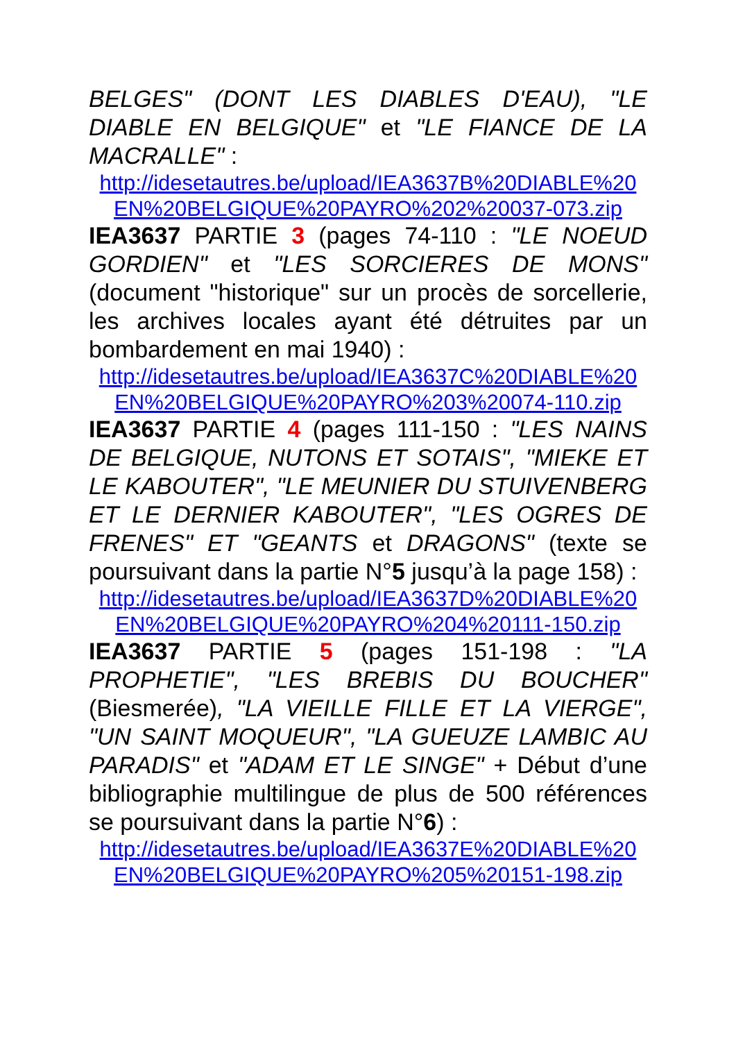BELGES" (DONT LES DIABLES D'EAU), "LE DIABLE EN BELGIQUE" et "LE FIANCE DE LA MACRALLE" :
http://idesetautres.be/upload/IEA3637B%20DIABLE%20 EN%20BELGIQUE%20PAYRO%202%20037-073.zip
IEA3637 PARTIE 3 (pages 74-110 : "LE NOEUD GORDIEN" et "LES SORCIERES DE MONS" (document "historique" sur un procès de sorcellerie, les archives locales ayant été détruites par un bombardement en mai 1940) :
http://idesetautres.be/upload/IEA3637C%20DIABLE%20 EN%20BELGIQUE%20PAYRO%203%20074-110.zip
IEA3637 PARTIE 4 (pages 111-150 : "LES NAINS DE BELGIQUE, NUTONS ET SOTAIS", "MIEKE ET LE KABOUTER", "LE MEUNIER DU STUIVENBERG ET LE DERNIER KABOUTER", "LES OGRES DE FRENES" ET "GEANTS et DRAGONS" (texte se poursuivant dans la partie N°5 jusqu’à la page 158) :
http://idesetautres.be/upload/IEA3637D%20DIABLE%20 EN%20BELGIQUE%20PAYRO%204%20111-150.zip
IEA3637 PARTIE 5 (pages 151-198 : "LA PROPHETIE", "LES BREBIS DU BOUCHER" (Biesmerée), "LA VIEILLE FILLE ET LA VIERGE", "UN SAINT MOQUEUR", "LA GUEUZE LAMBIC AU PARADIS" et "ADAM ET LE SINGE" + Début d’une bibliographie multilingue de plus de 500 références se poursuivant dans la partie N°6) :
http://idesetautres.be/upload/IEA3637E%20DIABLE%20 EN%20BELGIQUE%20PAYRO%205%20151-198.zip